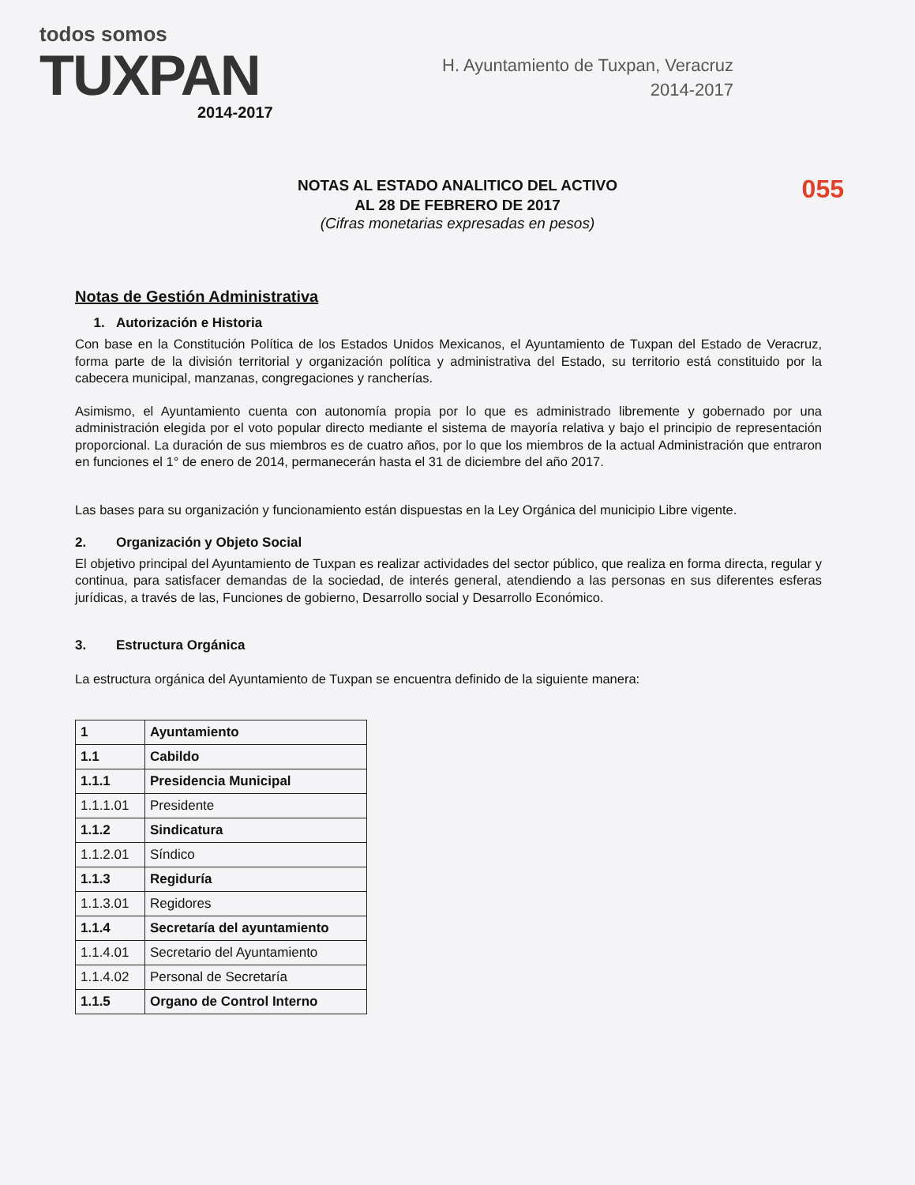todos somos
TUXPAN
2014-2017
H. Ayuntamiento de Tuxpan, Veracruz
2014-2017
NOTAS AL ESTADO ANALITICO DEL ACTIVO
AL 28 DE FEBRERO DE 2017
055
(Cifras monetarias expresadas en pesos)
Notas de Gestión Administrativa
1. Autorización e Historia
Con base en la Constitución Política de los Estados Unidos Mexicanos, el Ayuntamiento de Tuxpan del Estado de Veracruz, forma parte de la división territorial y organización política y administrativa del Estado, su territorio está constituido por la cabecera municipal, manzanas, congregaciones y rancherías.
Asimismo, el Ayuntamiento cuenta con autonomía propia por lo que es administrado libremente y gobernado por una administración elegida por el voto popular directo mediante el sistema de mayoría relativa y bajo el principio de representación proporcional. La duración de sus miembros es de cuatro años, por lo que los miembros de la actual Administración que entraron en funciones el 1° de enero de 2014, permanecerán hasta el 31 de diciembre del año 2017.
Las bases para su organización y funcionamiento están dispuestas en la Ley Orgánica del municipio Libre vigente.
2. Organización y Objeto Social
El objetivo principal del Ayuntamiento de Tuxpan es realizar actividades del sector público, que realiza en forma directa, regular y continua, para satisfacer demandas de la sociedad, de interés general, atendiendo a las personas en sus diferentes esferas jurídicas, a través de las, Funciones de gobierno, Desarrollo social y Desarrollo Económico.
3. Estructura Orgánica
La estructura orgánica del Ayuntamiento de Tuxpan se encuentra definido de la siguiente manera:
| 1 | Ayuntamiento |
| 1.1 | Cabildo |
| 1.1.1 | Presidencia Municipal |
| 1.1.1.01 | Presidente |
| 1.1.2 | Sindicatura |
| 1.1.2.01 | Síndico |
| 1.1.3 | Regiduría |
| 1.1.3.01 | Regidores |
| 1.1.4 | Secretaría del ayuntamiento |
| 1.1.4.01 | Secretario del Ayuntamiento |
| 1.1.4.02 | Personal de Secretaría |
| 1.1.5 | Organo de Control Interno |